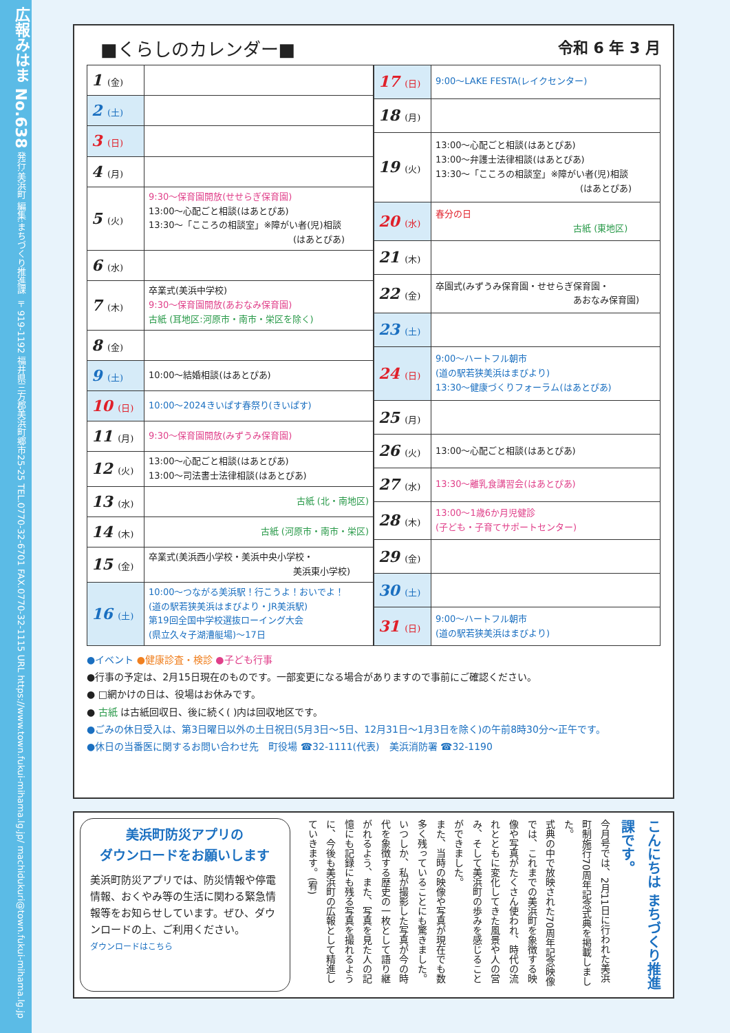広報みはま No.638 発行:美浜町 編集:まちづくり推進課 〒919-1192 福井県三方郡美浜町郷市25-25 TEL.0770-32-6701 FAX.0770-32-1115 URL https://www.town.fukui-mihama.lg.jp/ machidukuri@town.fukui-mihama.lg.jp
■くらしのカレンダー■ 令和 6 年 3 月
| 1 (金) | |
| 2 (土) | |
| 3 (日) | |
| 4 (月) | |
| 5 (火) | 9:30～保育園開放(せせらぎ保育園) 13:00～心配ごと相談(はあとぴあ) 13:30～「こころの相談室」※障がい者(児)相談 (はあとぴあ) |
| 6 (水) | |
| 7 (木) | 卒業式(美浜中学校) 9:30～保育園開放(あおなみ保育園) 古紙 (耳地区:河原市・南市・栄区を除く) |
| 8 (金) | |
| 9 (土) | 10:00～結婚相談(はあとぴあ) |
| 10 (日) | 10:00～2024きいぱす春祭り(きいぱす) |
| 11 (月) | 9:30～保育園開放(みずうみ保育園) |
| 12 (火) | 13:00～心配ごと相談(はあとぴあ) 13:00～司法書士法律相談(はあとぴあ) |
| 13 (水) | 古紙 (北・南地区) |
| 14 (木) | 古紙 (河原市・南市・栄区) |
| 15 (金) | 卒業式(美浜西小学校・美浜中央小学校・ 美浜東小学校) |
| 16 (土) | 10:00～つながる美浜駅！行こうよ！おいでよ！ (道の駅若狭美浜はまびより・JR美浜駅) 第19回全国中学校選抜ローイング大会 (県立久々子湖漕艇場)～17日 |
| 17 (日) | 9:00～LAKE FESTA(レイクセンター) |
| 18 (月) | |
| 19 (火) | 13:00～心配ごと相談(はあとぴあ) 13:00～弁護士法律相談(はあとぴあ) 13:30～「こころの相談室」※障がい者(児)相談 (はあとぴあ) |
| 20 (水) | 春分の日 古紙 (東地区) |
| 21 (木) | |
| 22 (金) | 卒園式(みずうみ保育園・せせらぎ保育園・ あおなみ保育園) |
| 23 (土) | |
| 24 (日) | 9:00～ハートフル朝市 (道の駅若狭美浜はまびより) 13:30～健康づくりフォーラム(はあとぴあ) |
| 25 (月) | |
| 26 (火) | 13:00～心配ごと相談(はあとぴあ) |
| 27 (水) | 13:30～離乳食講習会(はあとぴあ) |
| 28 (木) | 13:00～1歳6か月児健診 (子ども・子育てサポートセンター) |
| 29 (金) | |
| 30 (土) | |
| 31 (日) | 9:00～ハートフル朝市 (道の駅若狭美浜はまびより) |
●イベント ●健康診査・検診 ●子ども行事
●行事の予定は、2月15日現在のものです。一部変更になる場合がありますので事前にご確認ください。
● □網かけの日は、役場はお休みです。
● 古紙 は古紙回収日、後に続く( )内は回収地区です。
●ごみの休日受入は、第3日曜日以外の土日祝日(5月3日～5日、12月31日～1月3日を除く)の午前8時30分～正午です。
●休日の当番医に関するお問い合わせ先　町役場 ☎32-1111(代表)　美浜消防署 ☎32-1190
美浜町防災アプリの
ダウンロードをお願いします
美浜町防災アプリでは、防災情報や停電情報、おくやみ等の生活に関わる緊急情報等をお知らせしています。ぜひ、ダウンロードの上、ご利用ください。
ダウンロードはこちら
こんにちは まちづくり推進課です。
今月号では、2月11日に行われた美浜町制施行70周年記念式典を掲載しました。
式典の中で放映された70周年記念映像では、これまでの美浜町を象徴する映像や写真がたくさん使われ、時代の流れとともに変化してきた風景や人の営み、そして美浜町の歩みを感じることができました。
また、当時の映像や写真が現在でも数多く残っていることにも驚きました。
いつしか、私が撮影した写真が今の時代を象徴する歴史の一枚として語り継がれるよう、また、写真を見た人の記憶にも記録にも残る写真を撮れるように、今後も美浜町の広報として精進していきます。(宥)